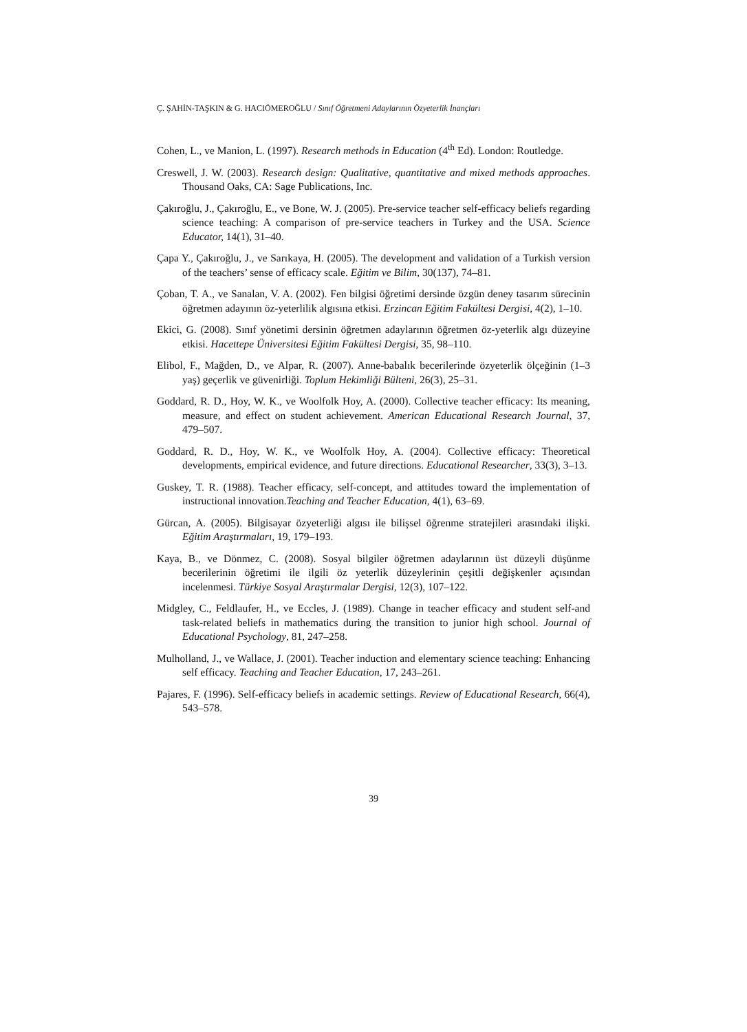Ç. ŞAHİN-TAŞKIN & G. HACIÖMEROĞLU / Sınıf Öğretmeni Adaylarının Özyeterlik İnançları
Cohen, L., ve Manion, L. (1997). Research methods in Education (4<sup>th</sup> Ed). London: Routledge.
Creswell, J. W. (2003). Research design: Qualitative, quantitative and mixed methods approaches. Thousand Oaks, CA: Sage Publications, Inc.
Çakıroğlu, J., Çakıroğlu, E., ve Bone, W. J. (2005). Pre-service teacher self-efficacy beliefs regarding science teaching: A comparison of pre-service teachers in Turkey and the USA. Science Educator, 14(1), 31–40.
Çapa Y., Çakıroğlu, J., ve Sarıkaya, H. (2005). The development and validation of a Turkish version of the teachers’ sense of efficacy scale. Eğitim ve Bilim, 30(137), 74–81.
Çoban, T. A., ve Sanalan, V. A. (2002). Fen bilgisi öğretimi dersinde özgün deney tasarım sürecinin öğretmen adayının öz-yeterlilik algısına etkisi. Erzincan Eğitim Fakültesi Dergisi, 4(2), 1–10.
Ekici, G. (2008). Sınıf yönetimi dersinin öğretmen adaylarının öğretmen öz-yeterlik algı düzeyine etkisi. Hacettepe Üniversitesi Eğitim Fakültesi Dergisi, 35, 98–110.
Elibol, F., Mağden, D., ve Alpar, R. (2007). Anne-babalık becerilerinde özyeterlik ölçeğinin (1–3 yaş) geçerlik ve güvenirliği. Toplum Hekimliği Bülteni, 26(3), 25–31.
Goddard, R. D., Hoy, W. K., ve Woolfolk Hoy, A. (2000). Collective teacher efficacy: Its meaning, measure, and effect on student achievement. American Educational Research Journal, 37, 479–507.
Goddard, R. D., Hoy, W. K., ve Woolfolk Hoy, A. (2004). Collective efficacy: Theoretical developments, empirical evidence, and future directions. Educational Researcher, 33(3), 3–13.
Guskey, T. R. (1988). Teacher efficacy, self-concept, and attitudes toward the implementation of instructional innovation.Teaching and Teacher Education, 4(1), 63–69.
Gürcan, A. (2005). Bilgisayar özyeterliği algısı ile bilişsel öğrenme stratejileri arasındaki ilişki. Eğitim Araştırmaları, 19, 179–193.
Kaya, B., ve Dönmez, C. (2008). Sosyal bilgiler öğretmen adaylarının üst düzeyli düşünme becerilerinin öğretimi ile ilgili öz yeterlik düzeylerinin çeşitli değişkenler açısından incelenmesi. Türkiye Sosyal Araştırmalar Dergisi, 12(3), 107–122.
Midgley, C., Feldlaufer, H., ve Eccles, J. (1989). Change in teacher efficacy and student self-and task-related beliefs in mathematics during the transition to junior high school. Journal of Educational Psychology, 81, 247–258.
Mulholland, J., ve Wallace, J. (2001). Teacher induction and elementary science teaching: Enhancing self efficacy. Teaching and Teacher Education, 17, 243–261.
Pajares, F. (1996). Self-efficacy beliefs in academic settings. Review of Educational Research, 66(4), 543–578.
39